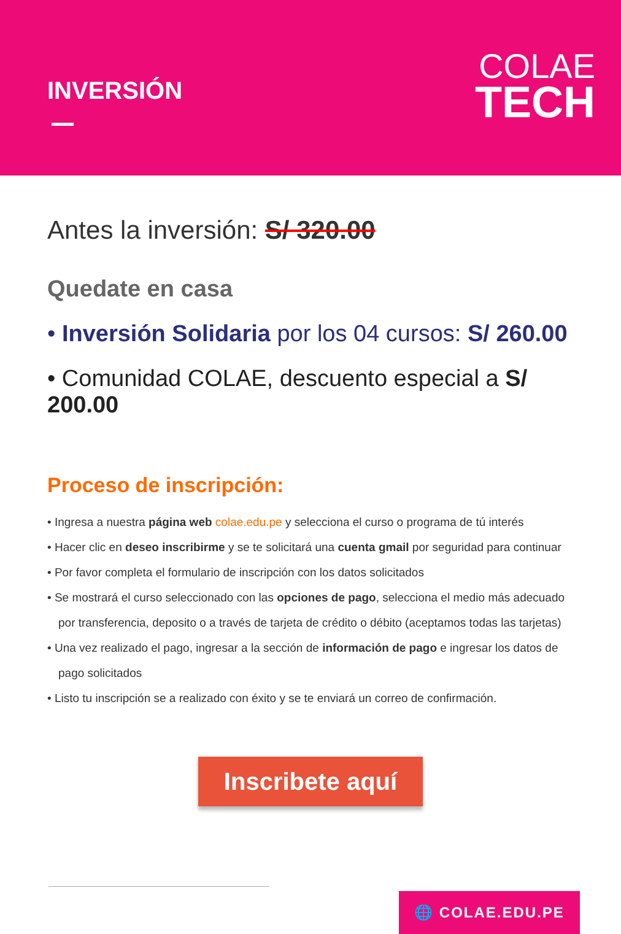INVERSIÓN
COLAE
TECH
Antes la inversión: S/ 320.00
Quedate en casa
• Inversión Solidaria por los 04 cursos: S/ 260.00
• Comunidad COLAE, descuento especial a S/ 200.00
Proceso de inscripción:
• Ingresa a nuestra página web colae.edu.pe y selecciona el curso o programa de tú interés
• Hacer clic en deseo inscribirme y se te solicitará una cuenta gmail por seguridad para continuar
• Por favor completa el formulario de inscripción con los datos solicitados
• Se mostrará el curso seleccionado con las opciones de pago, selecciona el medio más adecuado por transferencia, deposito o a través de tarjeta de crédito o débito (aceptamos todas las tarjetas)
• Una vez realizado el pago, ingresar a la sección de información de pago e ingresar los datos de pago solicitados
• Listo tu inscripción se a realizado con éxito y se te enviará un correo de confirmación.
Inscribete aquí
🌐 COLAE.EDU.PE